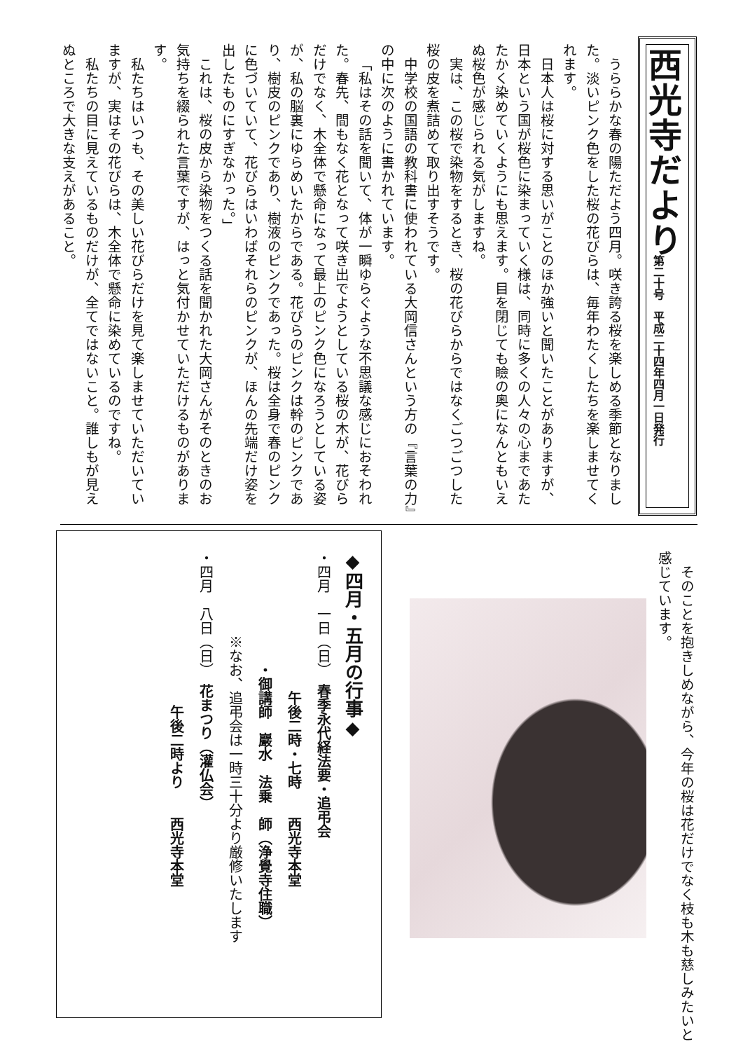西光寺だより
第二十号　平成二十四年四月一日発行
うららかな春の陽ただよう四月。咲き誇る桜を楽しめる季節となりました。淡いピンク色をした桜の花びらは、毎年わたくしたちを楽しませてくれます。
日本人は桜に対する思いがことのほか強いと聞いたことがありますが、日本という国が桜色に染まっていく様は、同時に多くの人々の心まであたたかく染めていくようにも思えます。目を閉じても瞼の奥になんともいえぬ桜色が感じられる気がしますね。
実は、この桜で染物をするとき、桜の花びらからではなくごつごつした桜の皮を煮詰めて取り出すそうです。
中学校の国語の教科書に使われている大岡信さんという方の『言葉の力』の中に次のように書かれています。
「私はその話を聞いて、体が一瞬ゆらぐような不思議な感じにおそわれた。春先、間もなく花となって咲き出でようとしている桜の木が、花びらだけでなく、木全体で懸命になって最上のピンク色になろうとしている姿が、私の脳裏にゆらめいたからである。花びらのピンクは幹のピンクであり、樹皮のピンクであり、樹液のピンクであった。桜は全身で春のピンクに色づいていて、花びらはいわばそれらのピンクが、ほんの先端だけ姿を出したものにすぎなかった。」
これは、桜の皮から染物をつくる話を聞かれた大岡さんがそのときのお気持ちを綴られた言葉ですが、はっと気付かせていただけるものがあります。
私たちはいつも、その美しい花びらだけを見て楽しませていただいていますが、実はその花びらは、木全体で懸命に染めているのですね。
私たちの目に見えているものだけが、全てではないこと。誰しもが見えぬところで大きな支えがあること。
そのことを抱きしめながら、今年の桜は花だけでなく枝も木も慈しみたいと感じています。
◆四月・五月の行事◆
・四月　一日（日）　春季永代経法要・追弔会
　　　　　　　　　　午後二時・七時　　西光寺本堂
　　　　　　　　・御講師　巖水　法乗　師（浄覺寺住職）
　　　　　　※なお、追弔会は一時三十分より厳修いたします
・四月　八日（日）　花まつり（灌仏会）
　　　　　　　　　　　午後二時より　　西光寺本堂